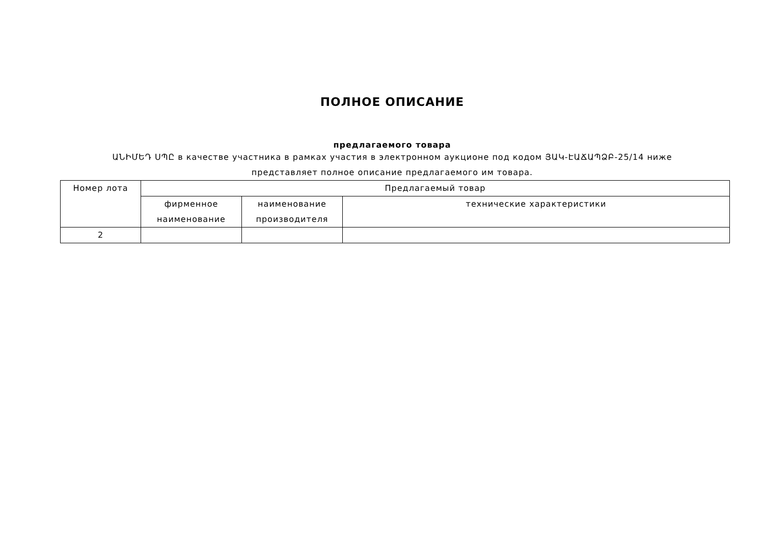ПОЛНОЕ ОПИСАНИЕ
предлагаемого товара
ԱՆԻՄԵԴ ՍՊԸ в качестве участника в рамках участия в электронном аукционе под кодом ՅԱԿ-ԷԱՃԱՊՁԲ-25/14 ниже представляет полное описание предлагаемого им товара.
| Номер лота | Предлагаемый товар | | |
| --- | --- | --- | --- |
| | фирменное наименование | наименование производителя | технические характеристики |
| 2 | | | |